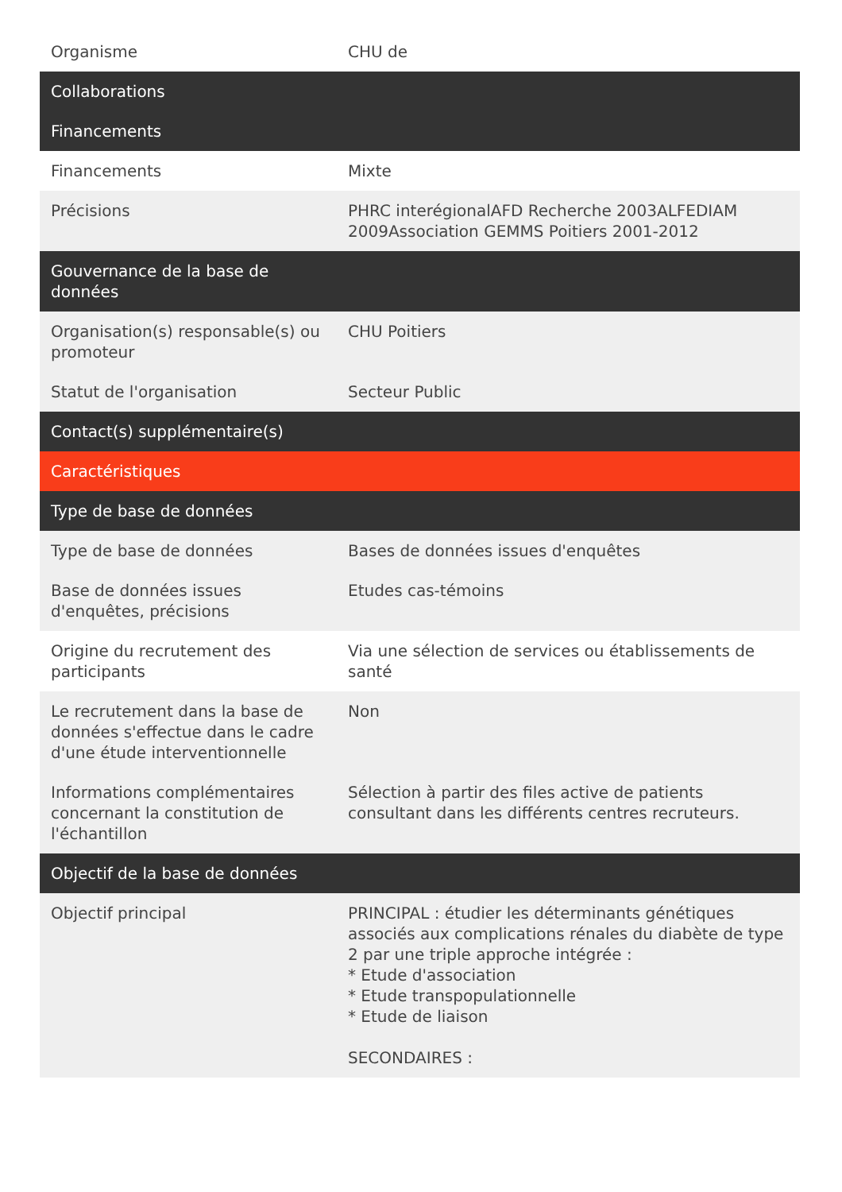| Organisme | CHU de |
| Collaborations | |
| Financements | |
| Financements | Mixte |
| Précisions | PHRC interégionalAFD Recherche 2003ALFEDIAM 2009Association GEMMS Poitiers 2001-2012 |
| Gouvernance de la base de données | |
| Organisation(s) responsable(s) ou promoteur | CHU Poitiers |
| Statut de l'organisation | Secteur Public |
| Contact(s) supplémentaire(s) | |
| Caractéristiques | |
| Type de base de données | |
| Type de base de données | Bases de données issues d'enquêtes |
| Base de données issues d'enquêtes, précisions | Etudes cas-témoins |
| Origine du recrutement des participants | Via une sélection de services ou établissements de santé |
| Le recrutement dans la base de données s'effectue dans le cadre d'une étude interventionnelle | Non |
| Informations complémentaires concernant la constitution de l'échantillon | Sélection à partir des files active de patients consultant dans les différents centres recruteurs. |
| Objectif de la base de données | |
| Objectif principal | PRINCIPAL : étudier les déterminants génétiques associés aux complications rénales du diabète de type 2 par une triple approche intégrée : * Etude d'association * Etude transpopulationnelle * Etude de liaison SECONDAIRES : |